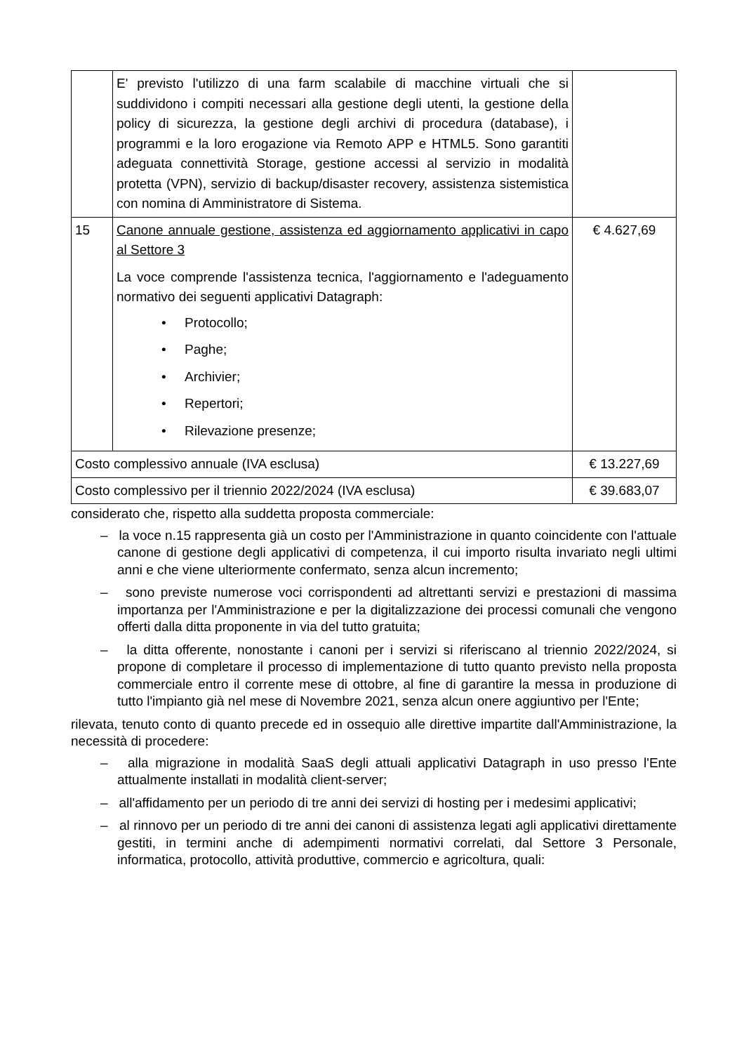| | E' previsto l'utilizzo di una farm scalabile di macchine virtuali che si suddividono i compiti necessari alla gestione degli utenti, la gestione della policy di sicurezza, la gestione degli archivi di procedura (database), i programmi e la loro erogazione via Remoto APP e HTML5. Sono garantiti adeguata connettività Storage, gestione accessi al servizio in modalità protetta (VPN), servizio di backup/disaster recovery, assistenza sistemistica con nomina di Amministratore di Sistema. | |
| 15 | Canone annuale gestione, assistenza ed aggiornamento applicativi in capo al Settore 3 La voce comprende l'assistenza tecnica, l'aggiornamento e l'adeguamento normativo dei seguenti applicativi Datagraph: • Protocollo; • Paghe; • Archivier; • Repertori; • Rilevazione presenze; | € 4.627,69 |
| Costo complessivo annuale (IVA esclusa) | | € 13.227,69 |
| Costo complessivo per il triennio 2022/2024 (IVA esclusa) | | € 39.683,07 |
considerato che, rispetto alla suddetta proposta commerciale:
– la voce n.15 rappresenta già un costo per l'Amministrazione in quanto coincidente con l'attuale canone di gestione degli applicativi di competenza, il cui importo risulta invariato negli ultimi anni e che viene ulteriormente confermato, senza alcun incremento;
– sono previste numerose voci corrispondenti ad altrettanti servizi e prestazioni di massima importanza per l'Amministrazione e per la digitalizzazione dei processi comunali che vengono offerti dalla ditta proponente in via del tutto gratuita;
– la ditta offerente, nonostante i canoni per i servizi si riferiscano al triennio 2022/2024, si propone di completare il processo di implementazione di tutto quanto previsto nella proposta commerciale entro il corrente mese di ottobre, al fine di garantire la messa in produzione di tutto l'impianto già nel mese di Novembre 2021, senza alcun onere aggiuntivo per l'Ente;
rilevata, tenuto conto di quanto precede ed in ossequio alle direttive impartite dall'Amministrazione, la necessità di procedere:
– alla migrazione in modalità SaaS degli attuali applicativi Datagraph in uso presso l'Ente attualmente installati in modalità client-server;
– all'affidamento per un periodo di tre anni dei servizi di hosting per i medesimi applicativi;
– al rinnovo per un periodo di tre anni dei canoni di assistenza legati agli applicativi direttamente gestiti, in termini anche di adempimenti normativi correlati, dal Settore 3 Personale, informatica, protocollo, attività produttive, commercio e agricoltura, quali: